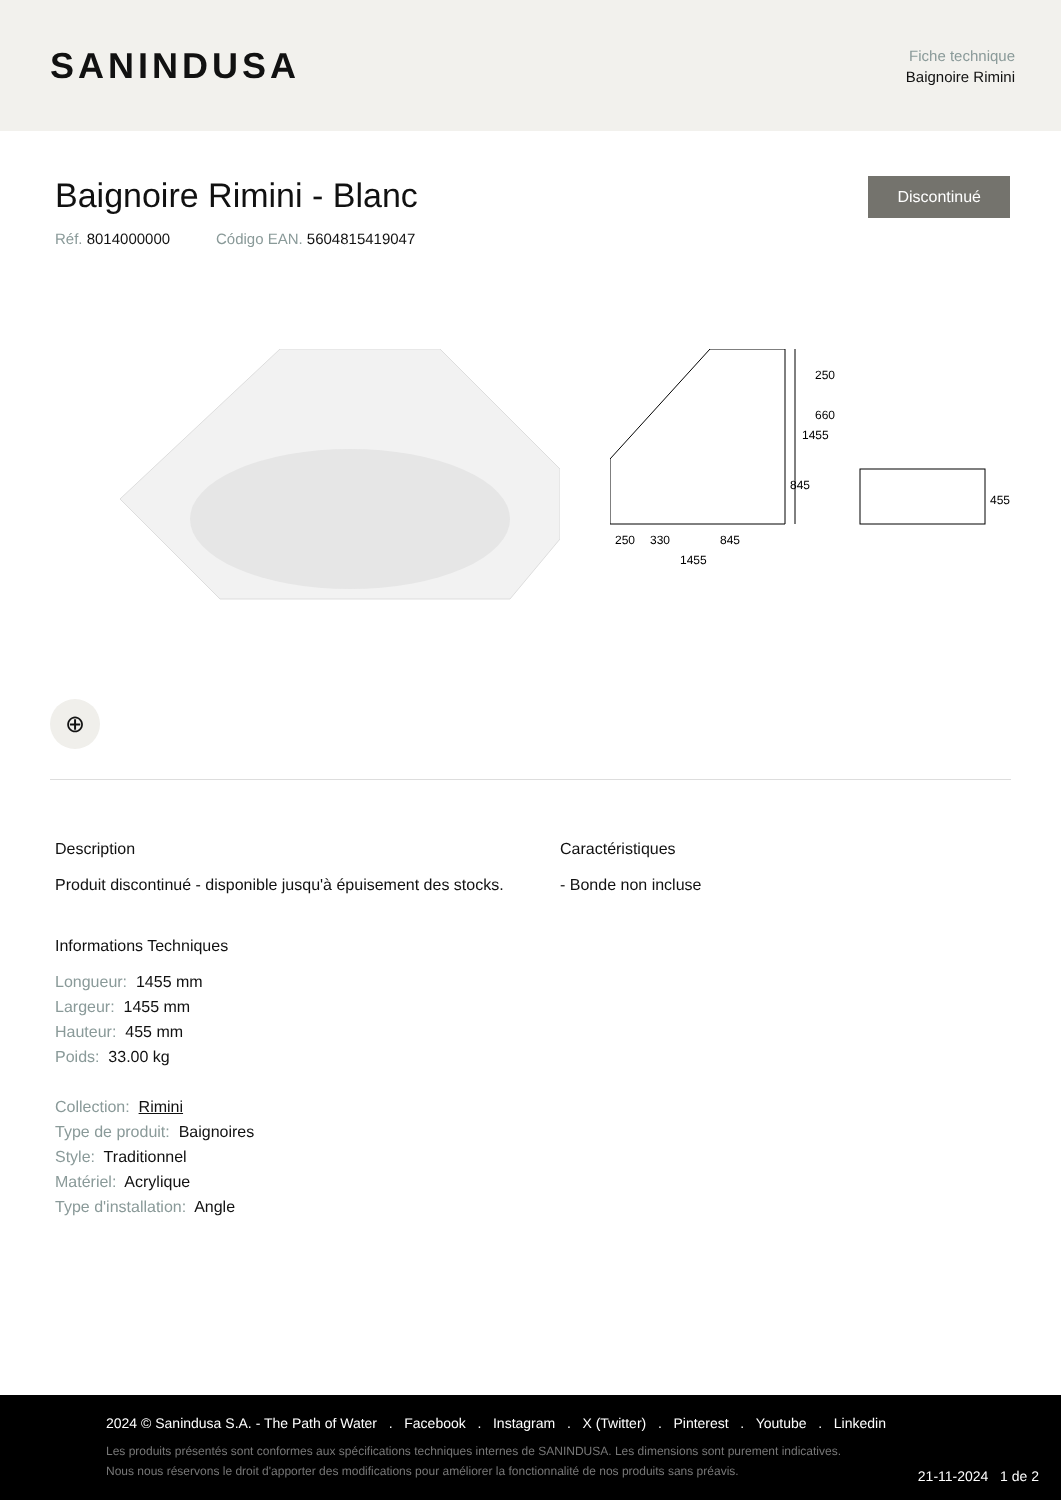SANINDUSA
Fiche technique
Baignoire Rimini
Baignoire Rimini - Blanc
Discontinué
Réf. 8014000000 Código EAN. 5604815419047
1455
250
660
845
250
330
845
1455
455
⊕
Description
Produit discontinué - disponible jusqu'à épuisement des stocks.
Informations Techniques
Longueur: 1455 mm
Largeur: 1455 mm
Hauteur: 455 mm
Poids: 33.00 kg
Collection: Rimini
Type de produit: Baignoires
Style: Traditionnel
Matériel: Acrylique
Type d'installation: Angle
Caractéristiques
- Bonde non incluse
2024 © Sanindusa S.A. - The Path of Water . Facebook . Instagram . X (Twitter) . Pinterest . Youtube . Linkedin
Les produits présentés sont conformes aux spécifications techniques internes de SANINDUSA. Les dimensions sont purement indicatives.
Nous nous réservons le droit d'apporter des modifications pour améliorer la fonctionnalité de nos produits sans préavis.
21-11-2024 1 de 2